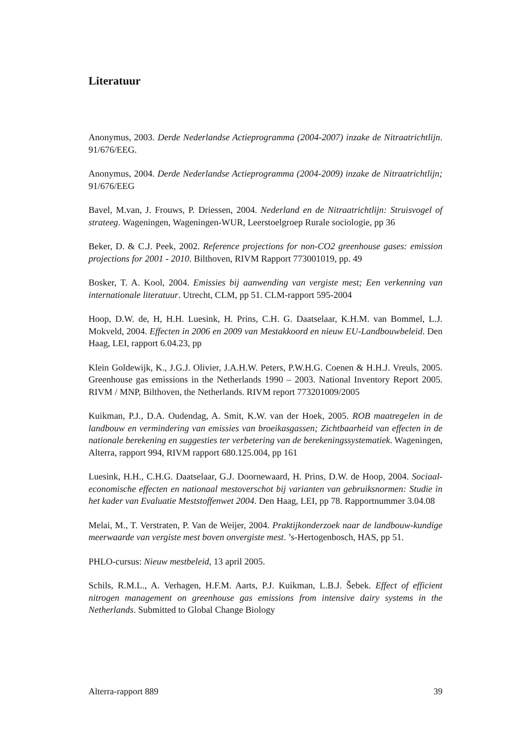Literatuur
Anonymus, 2003. Derde Nederlandse Actieprogramma (2004-2007) inzake de Nitraatrichtlijn. 91/676/EEG.
Anonymus, 2004. Derde Nederlandse Actieprogramma (2004-2009) inzake de Nitraatrichtlijn; 91/676/EEG
Bavel, M.van, J. Frouws, P. Driessen, 2004. Nederland en de Nitraatrichtlijn: Struisvogel of strateeg. Wageningen, Wageningen-WUR, Leerstoelgroep Rurale sociologie, pp 36
Beker, D. & C.J. Peek, 2002. Reference projections for non-CO2 greenhouse gases: emission projections for 2001 - 2010. Bilthoven, RIVM Rapport 773001019, pp. 49
Bosker, T. A. Kool, 2004. Emissies bij aanwending van vergiste mest; Een verkenning van internationale literatuur. Utrecht, CLM, pp 51. CLM-rapport 595-2004
Hoop, D.W. de, H, H.H. Luesink, H. Prins, C.H. G. Daatselaar, K.H.M. van Bommel, L.J. Mokveld, 2004. Effecten in 2006 en 2009 van Mestakkoord en nieuw EU-Landbouwbeleid. Den Haag, LEI, rapport 6.04.23, pp
Klein Goldewijk, K., J.G.J. Olivier, J.A.H.W. Peters, P.W.H.G. Coenen & H.H.J. Vreuls, 2005. Greenhouse gas emissions in the Netherlands 1990 – 2003. National Inventory Report 2005. RIVM / MNP, Bilthoven, the Netherlands. RIVM report 773201009/2005
Kuikman, P.J., D.A. Oudendag, A. Smit, K.W. van der Hoek, 2005. ROB maatregelen in de landbouw en vermindering van emissies van broeikasgassen; Zichtbaarheid van effecten in de nationale berekening en suggesties ter verbetering van de berekeningssystematiek. Wageningen, Alterra, rapport 994, RIVM rapport 680.125.004, pp 161
Luesink, H.H., C.H.G. Daatselaar, G.J. Doornewaard, H. Prins, D.W. de Hoop, 2004. Sociaal-economische effecten en nationaal mestoverschot bij varianten van gebruiksnormen: Studie in het kader van Evaluatie Meststoffenwet 2004. Den Haag, LEI, pp 78. Rapportnummer 3.04.08
Melai, M., T. Verstraten, P. Van de Weijer, 2004. Praktijkonderzoek naar de landbouw-kundige meerwaarde van vergiste mest boven onvergiste mest. ’s-Hertogenbosch, HAS, pp 51.
PHLO-cursus: Nieuw mestbeleid, 13 april 2005.
Schils, R.M.L., A. Verhagen, H.F.M. Aarts, P.J. Kuikman, L.B.J. Šebek. Effect of efficient nitrogen management on greenhouse gas emissions from intensive dairy systems in the Netherlands. Submitted to Global Change Biology
Alterra-rapport 889 39